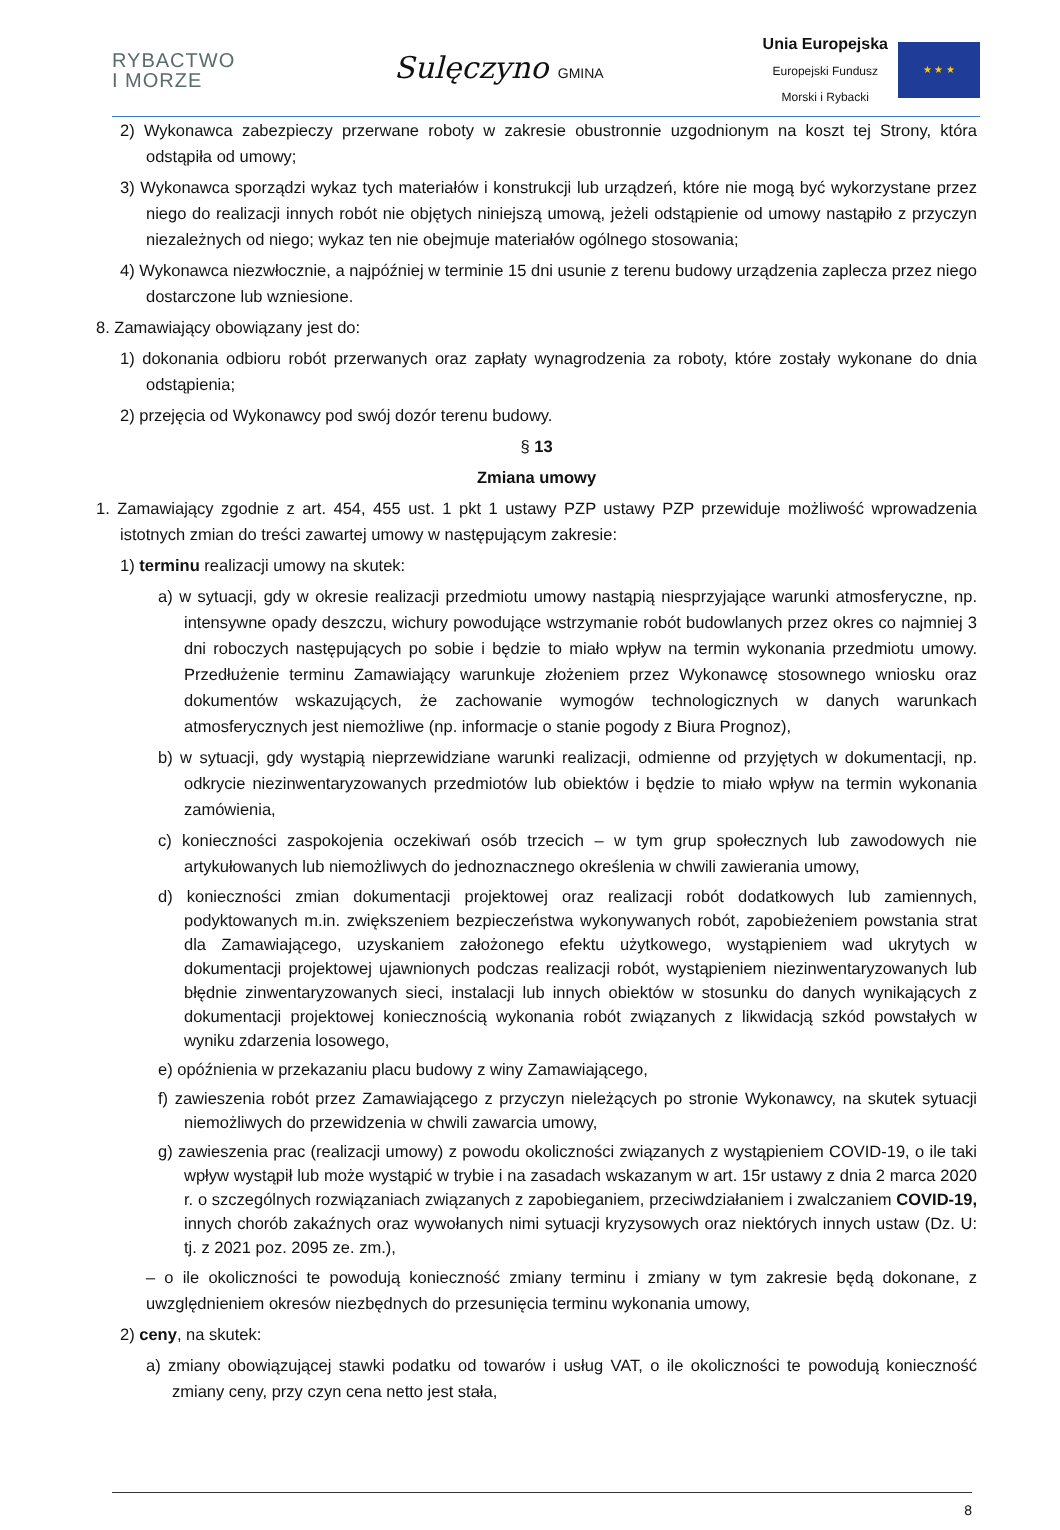RYBACTWO
I MORZE
Sulęczyno GMINA
Unia Europejska
Europejski Fundusz
Morski i Rybacki
★ ★ ★
2) Wykonawca zabezpieczy przerwane roboty w zakresie obustronnie uzgodnionym na koszt tej Strony, która odstąpiła od umowy;
3) Wykonawca sporządzi wykaz tych materiałów i konstrukcji lub urządzeń, które nie mogą być wykorzystane przez niego do realizacji innych robót nie objętych niniejszą umową, jeżeli odstąpienie od umowy nastąpiło z przyczyn niezależnych od niego; wykaz ten nie obejmuje materiałów ogólnego stosowania;
4) Wykonawca niezwłocznie, a najpóźniej w terminie 15 dni usunie z terenu budowy urządzenia zaplecza przez niego dostarczone lub wzniesione.
8. Zamawiający obowiązany jest do:
1) dokonania odbioru robót przerwanych oraz zapłaty wynagrodzenia za roboty, które zostały wykonane do dnia odstąpienia;
2) przejęcia od Wykonawcy pod swój dozór terenu budowy.
§ 13
Zmiana umowy
1. Zamawiający zgodnie z art. 454, 455 ust. 1 pkt 1 ustawy PZP ustawy PZP przewiduje możliwość wprowadzenia istotnych zmian do treści zawartej umowy w następującym zakresie:
1) terminu realizacji umowy na skutek:
a) w sytuacji, gdy w okresie realizacji przedmiotu umowy nastąpią niesprzyjające warunki atmosferyczne, np. intensywne opady deszczu, wichury powodujące wstrzymanie robót budowlanych przez okres co najmniej 3 dni roboczych następujących po sobie i będzie to miało wpływ na termin wykonania przedmiotu umowy. Przedłużenie terminu Zamawiający warunkuje złożeniem przez Wykonawcę stosownego wniosku oraz dokumentów wskazujących, że zachowanie wymogów technologicznych w danych warunkach atmosferycznych jest niemożliwe (np. informacje o stanie pogody z Biura Prognoz),
b) w sytuacji, gdy wystąpią nieprzewidziane warunki realizacji, odmienne od przyjętych w dokumentacji, np. odkrycie niezinwentaryzowanych przedmiotów lub obiektów i będzie to miało wpływ na termin wykonania zamówienia,
c) konieczności zaspokojenia oczekiwań osób trzecich – w tym grup społecznych lub zawodowych nie artykułowanych lub niemożliwych do jednoznacznego określenia w chwili zawierania umowy,
d) konieczności zmian dokumentacji projektowej oraz realizacji robót dodatkowych lub zamiennych, podyktowanych m.in. zwiększeniem bezpieczeństwa wykonywanych robót, zapobieżeniem powstania strat dla Zamawiającego, uzyskaniem założonego efektu użytkowego, wystąpieniem wad ukrytych w dokumentacji projektowej ujawnionych podczas realizacji robót, wystąpieniem niezinwentaryzowanych lub błędnie zinwentaryzowanych sieci, instalacji lub innych obiektów w stosunku do danych wynikających z dokumentacji projektowej koniecznością wykonania robót związanych z likwidacją szkód powstałych w wyniku zdarzenia losowego,
e) opóźnienia w przekazaniu placu budowy z winy Zamawiającego,
f) zawieszenia robót przez Zamawiającego z przyczyn nieleżących po stronie Wykonawcy, na skutek sytuacji niemożliwych do przewidzenia w chwili zawarcia umowy,
g) zawieszenia prac (realizacji umowy) z powodu okoliczności związanych z wystąpieniem COVID-19, o ile taki wpływ wystąpił lub może wystąpić w trybie i na zasadach wskazanym w art. 15r ustawy z dnia 2 marca 2020 r. o szczególnych rozwiązaniach związanych z zapobieganiem, przeciwdziałaniem i zwalczaniem COVID-19, innych chorób zakaźnych oraz wywołanych nimi sytuacji kryzysowych oraz niektórych innych ustaw (Dz. U: tj. z 2021 poz. 2095 ze. zm.),
– o ile okoliczności te powodują konieczność zmiany terminu i zmiany w tym zakresie będą dokonane, z uwzględnieniem okresów niezbędnych do przesunięcia terminu wykonania umowy,
2) ceny, na skutek:
a) zmiany obowiązującej stawki podatku od towarów i usług VAT, o ile okoliczności te powodują konieczność zmiany ceny, przy czyn cena netto jest stała,
8